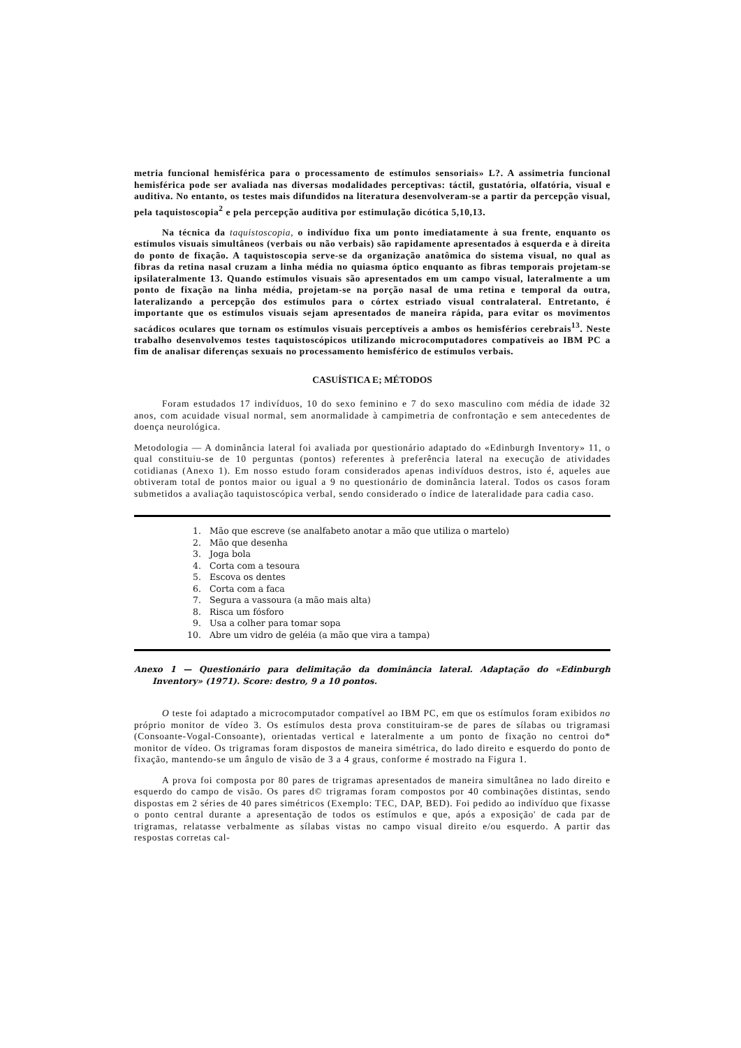metria funcional hemisférica para o processamento de estímulos sensoriais» L?. A assimetria funcional hemisférica pode ser avaliada nas diversas modalidades perceptivas: táctil, gustatória, olfatória, visual e auditiva. No entanto, os testes mais difundidos na literatura desenvolveram-se a partir da percepção visual, pela taquistoscopia<sup>2</sup> e pela percepção auditiva por estimulação dicótica 5,10,13.
Na técnica da taquistoscopia, o indivíduo fixa um ponto imediatamente à sua frente, enquanto os estímulos visuais simultâneos (verbais ou não verbais) são rapidamente apresentados à esquerda e à direita do ponto de fixação. A taquistoscopia serve-se da organização anatômica do sistema visual, no qual as fibras da retina nasal cruzam a linha média no quiasma óptico enquanto as fibras temporais projetam-se ipsilateralmente 13. Quando estímulos visuais são apresentados em um campo visual, lateralmente a um ponto de fixação na linha média, projetam-se na porção nasal de uma retina e temporal da outra, lateralizando a percepção dos estímulos para o córtex estriado visual contralateral. Entretanto, é importante que os estímulos visuais sejam apresentados de maneira rápida, para evitar os movimentos sacádicos oculares que tornam os estímulos visuais perceptíveis a ambos os hemisférios cerebrais<sup>13</sup>. Neste trabalho desenvolvemos testes taquistoscópicos utilizando microcomputadores compatíveis ao IBM PC a fim de analisar diferenças sexuais no processamento hemisférico de estímulos verbais.
CASUÍSTICA E; MÉTODOS
Foram estudados 17 indivíduos, 10 do sexo feminino e 7 do sexo masculino com média de idade 32 anos, com acuidade visual normal, sem anormalidade à campimetria de confrontação e sem antecedentes de doença neurológica.
Metodologia — A dominância lateral foi avaliada por questionário adaptado do «Edinburgh Inventory» 11, o qual constituiu-se de 10 perguntas (pontos) referentes à preferência lateral na execução de atividades cotidianas (Anexo 1). Em nosso estudo foram considerados apenas indivíduos destros, isto é, aqueles aue obtiveram total de pontos maior ou igual a 9 no questionário de dominância lateral. Todos os casos foram submetidos a avaliação taquistoscópica verbal, sendo considerado o índice de lateralidade para cadia caso.
1. Mão que escreve (se analfabeto anotar a mão que utiliza o martelo)
2. Mão que desenha
3. Joga bola
4. Corta com a tesoura
5. Escova os dentes
6. Corta com a faca
7. Segura a vassoura (a mão mais alta)
8. Risca um fósforo
9. Usa a colher para tomar sopa
10. Abre um vidro de geléia (a mão que vira a tampa)
Anexo 1 — Questionário para delimitação da dominância lateral. Adaptação do «Edinburgh Inventory» (1971). Score: destro, 9 a 10 pontos.
O teste foi adaptado a microcomputador compatível ao IBM PC, em que os estímulos foram exibidos no próprio monitor de vídeo 3. Os estímulos desta prova constituiram-se de pares de sílabas ou trigramasi (Consoante-Vogal-Consoante), orientadas vertical e lateralmente a um ponto de fixação no centroi do* monitor de vídeo. Os trigramas foram dispostos de maneira simétrica, do lado direito e esquerdo do ponto de fixação, mantendo-se um ângulo de visão de 3 a 4 graus, conforme é mostrado na Figura 1.
A prova foi composta por 80 pares de trigramas apresentados de maneira simultânea no lado direito e esquerdo do campo de visão. Os pares d© trigramas foram compostos por 40 combinações distintas, sendo dispostas em 2 séries de 40 pares simétricos (Exemplo: TEC, DAP, BED). Foi pedido ao indivíduo que fixasse o ponto central durante a apresentação de todos os estímulos e que, após a exposição' de cada par de trigramas, relatasse verbalmente as sílabas vistas no campo visual direito e/ou esquerdo. A partir das respostas corretas cal-